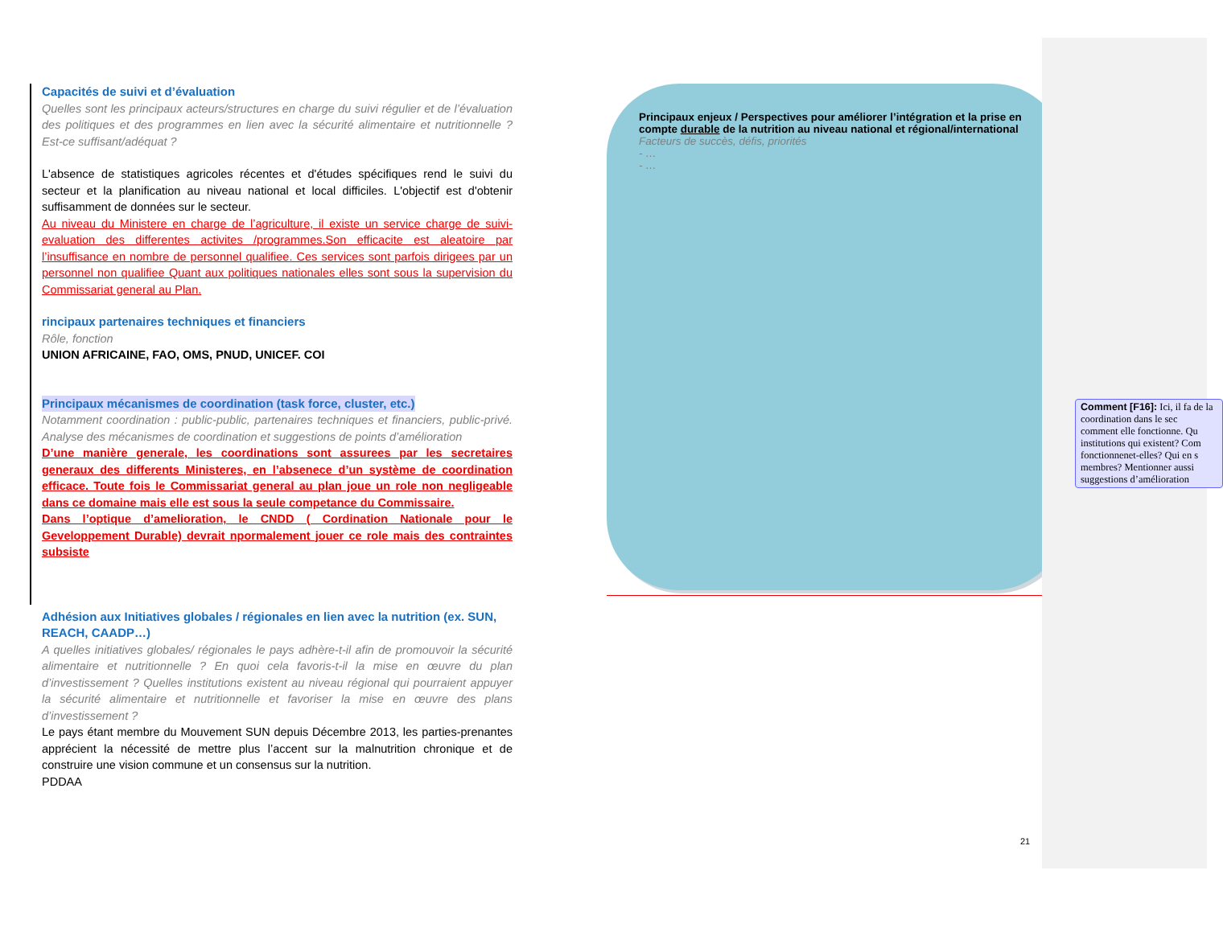Capacités de suivi et d’évaluation
Quelles sont les principaux acteurs/structures en charge du suivi régulier et de l’évaluation des politiques et des programmes en lien avec la sécurité alimentaire et nutritionnelle ? Est-ce suffisant/adéquat ?
L'absence de statistiques agricoles récentes et d'études spécifiques rend le suivi du secteur et la planification au niveau national et local difficiles. L'objectif est d'obtenir suffisamment de données sur le secteur.
Au niveau du Ministere en charge de l’agriculture, il existe un service charge de suivi-evaluation des differentes activites /programmes.Son efficacite est aleatoire par l’insuffisance en nombre de personnel qualifiee. Ces services sont parfois dirigees par un personnel non qualifiee Quant aux politiques nationales elles sont sous la supervision du Commissariat general au Plan.
rincipaux partenaires techniques et financiers
Rôle, fonction
UNION AFRICAINE, FAO, OMS, PNUD, UNICEF. COI
Principaux mécanismes de coordination (task force, cluster, etc.)
Notamment coordination : public-public, partenaires techniques et financiers, public-privé. Analyse des mécanismes de coordination et suggestions de points d’amélioration
D’une manière generale, les coordinations sont assurees par les secretaires generaux des differents Ministeres, en l’absenece d’un système de coordination efficace. Toute fois le Commissariat general au plan joue un role non negligeable dans ce domaine mais elle est sous la seule competance du Commissaire.
Dans l’optique d’amelioration, le CNDD ( Cordination Nationale pour le Geveloppement Durable) devrait npormalement jouer ce role mais des contraintes subsiste
Adhésion aux Initiatives globales / régionales en lien avec la nutrition (ex. SUN, REACH, CAADP…)
A quelles initiatives globales/ régionales le pays adhère-t-il afin de promouvoir la sécurité alimentaire et nutritionnelle ? En quoi cela favoris-t-il la mise en œuvre du plan d’investissement ? Quelles institutions existent au niveau régional qui pourraient appuyer la sécurité alimentaire et nutritionnelle et favoriser la mise en œuvre des plans d’investissement ?
Le pays étant membre du Mouvement SUN depuis Décembre 2013, les parties-prenantes apprécient la nécessité de mettre plus l’accent sur la malnutrition chronique et de construire une vision commune et un consensus sur la nutrition.
PDDAA
Principaux enjeux / Perspectives pour améliorer l’intégration et la prise en compte durable de la nutrition au niveau national et régional/international
Facteurs de succès, défis, priorités
- …
- …
Comment [F16]: Ici, il fa de la coordination dans le sec comment elle fonctionne. Qu institutions qui existent? Com fonctionnenet-elles? Qui en s membres? Mentionner aussi suggestions d’amélioration
21